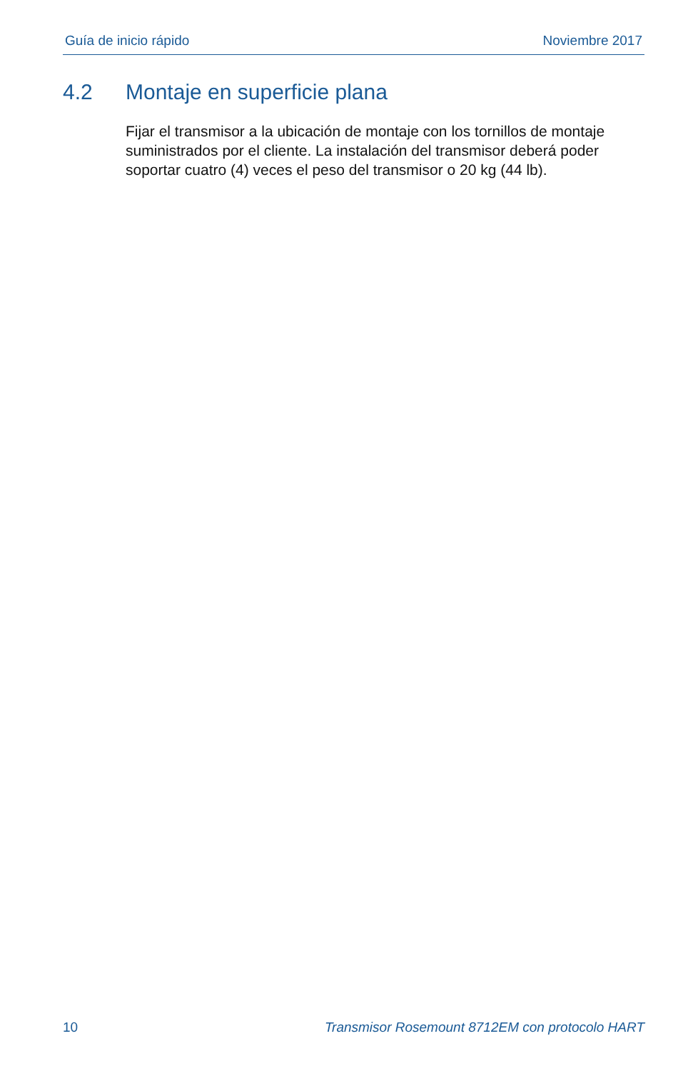Guía de inicio rápido Noviembre 2017
4.2 Montaje en superficie plana
Fijar el transmisor a la ubicación de montaje con los tornillos de montaje suministrados por el cliente. La instalación del transmisor deberá poder soportar cuatro (4) veces el peso del transmisor o 20 kg (44 lb).
10 Transmisor Rosemount 8712EM con protocolo HART